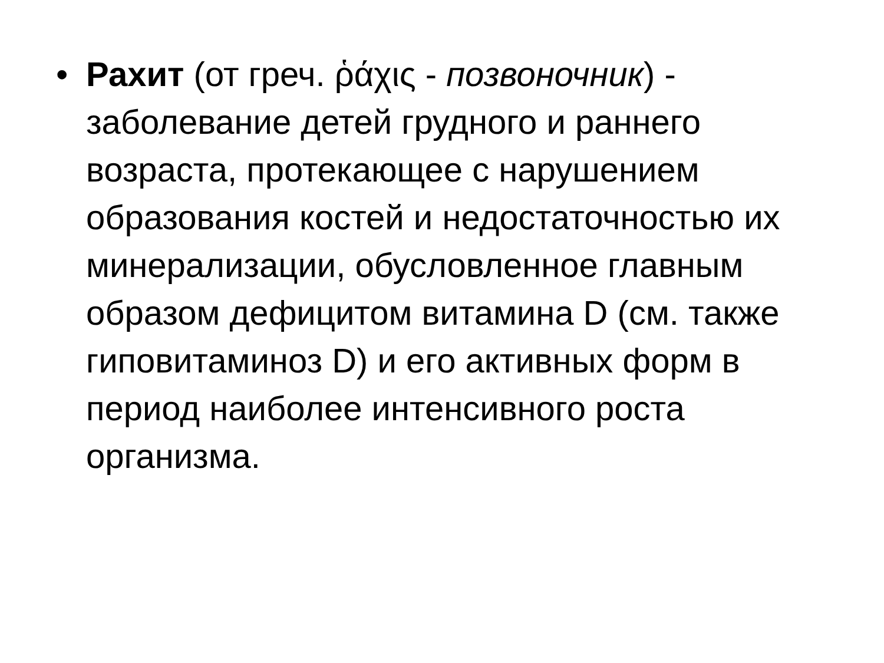•
Рахит (от греч. ῥάχις - позвоночник) - заболевание детей грудного и раннего возраста, протекающее с нарушением образования костей и недостаточностью их минерализации, обусловленное главным образом дефицитом витамина D (см. также гиповитаминоз D) и его активных форм в период наиболее интенсивного роста организма.